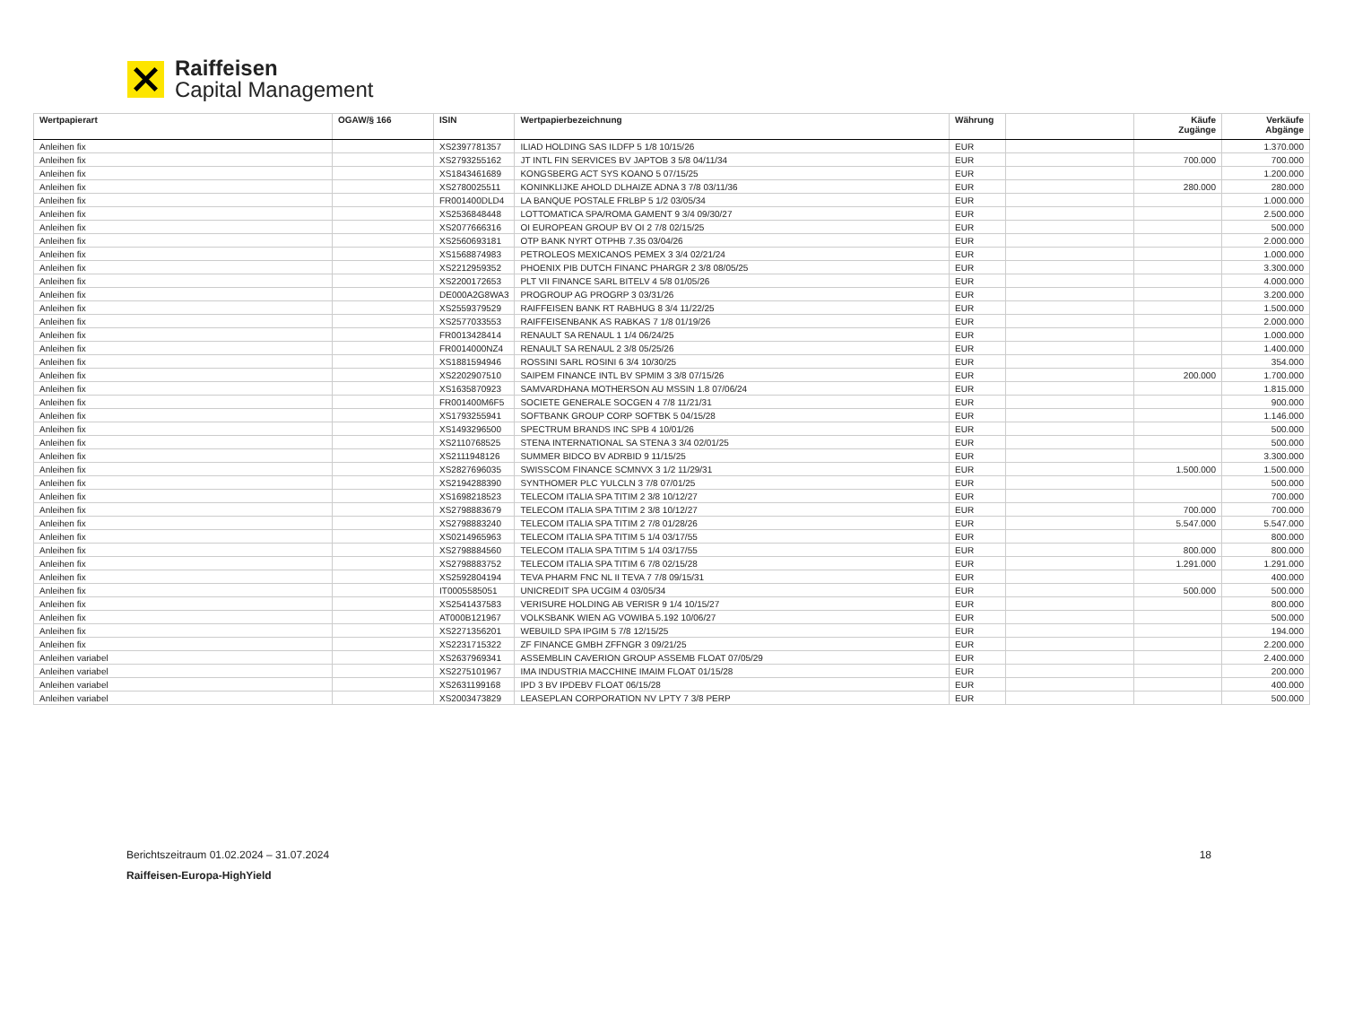Raiffeisen
Capital Management
| Wertpapierart | OGAW/§ 166 | ISIN | Wertpapierbezeichnung | Währung | | Käufe Zugänge | Verkäufe Abgänge |
| --- | --- | --- | --- | --- | --- | --- | --- |
| Anleihen fix | | XS2397781357 | ILIAD HOLDING SAS ILDFP 5 1/8 10/15/26 | EUR | | | 1.370.000 |
| Anleihen fix | | XS2793255162 | JT INTL FIN SERVICES BV JAPTOB 3 5/8 04/11/34 | EUR | | 700.000 | 700.000 |
| Anleihen fix | | XS1843461689 | KONGSBERG ACT SYS KOANO 5 07/15/25 | EUR | | | 1.200.000 |
| Anleihen fix | | XS2780025511 | KONINKLIJKE AHOLD DLHAIZE ADNA 3 7/8 03/11/36 | EUR | | 280.000 | 280.000 |
| Anleihen fix | | FR001400DLD4 | LA BANQUE POSTALE FRLBP 5 1/2 03/05/34 | EUR | | | 1.000.000 |
| Anleihen fix | | XS2536848448 | LOTTOMATICA SPA/ROMA GAMENT 9 3/4 09/30/27 | EUR | | | 2.500.000 |
| Anleihen fix | | XS2077666316 | OI EUROPEAN GROUP BV OI 2 7/8 02/15/25 | EUR | | | 500.000 |
| Anleihen fix | | XS2560693181 | OTP BANK NYRT OTPHB 7.35 03/04/26 | EUR | | | 2.000.000 |
| Anleihen fix | | XS1568874983 | PETROLEOS MEXICANOS PEMEX 3 3/4 02/21/24 | EUR | | | 1.000.000 |
| Anleihen fix | | XS2212959352 | PHOENIX PIB DUTCH FINANC PHARGR 2 3/8 08/05/25 | EUR | | | 3.300.000 |
| Anleihen fix | | XS2200172653 | PLT VII FINANCE SARL BITELV 4 5/8 01/05/26 | EUR | | | 4.000.000 |
| Anleihen fix | | DE000A2G8WA3 | PROGROUP AG PROGRP 3 03/31/26 | EUR | | | 3.200.000 |
| Anleihen fix | | XS2559379529 | RAIFFEISEN BANK RT RABHUG 8 3/4 11/22/25 | EUR | | | 1.500.000 |
| Anleihen fix | | XS2577033553 | RAIFFEISENBANK AS RABKAS 7 1/8 01/19/26 | EUR | | | 2.000.000 |
| Anleihen fix | | FR0013428414 | RENAULT SA RENAUL 1 1/4 06/24/25 | EUR | | | 1.000.000 |
| Anleihen fix | | FR0014000NZ4 | RENAULT SA RENAUL 2 3/8 05/25/26 | EUR | | | 1.400.000 |
| Anleihen fix | | XS1881594946 | ROSSINI SARL ROSINI 6 3/4 10/30/25 | EUR | | | 354.000 |
| Anleihen fix | | XS2202907510 | SAIPEM FINANCE INTL BV SPMIM 3 3/8 07/15/26 | EUR | | 200.000 | 1.700.000 |
| Anleihen fix | | XS1635870923 | SAMVARDHANA MOTHERSON AU MSSIN 1.8 07/06/24 | EUR | | | 1.815.000 |
| Anleihen fix | | FR001400M6F5 | SOCIETE GENERALE SOCGEN 4 7/8 11/21/31 | EUR | | | 900.000 |
| Anleihen fix | | XS1793255941 | SOFTBANK GROUP CORP SOFTBK 5 04/15/28 | EUR | | | 1.146.000 |
| Anleihen fix | | XS1493296500 | SPECTRUM BRANDS INC SPB 4 10/01/26 | EUR | | | 500.000 |
| Anleihen fix | | XS2110768525 | STENA INTERNATIONAL SA STENA 3 3/4 02/01/25 | EUR | | | 500.000 |
| Anleihen fix | | XS2111948126 | SUMMER BIDCO BV ADRBID 9 11/15/25 | EUR | | | 3.300.000 |
| Anleihen fix | | XS2827696035 | SWISSCOM FINANCE SCMNVX 3 1/2 11/29/31 | EUR | | 1.500.000 | 1.500.000 |
| Anleihen fix | | XS2194288390 | SYNTHOMER PLC YULCLN 3 7/8 07/01/25 | EUR | | | 500.000 |
| Anleihen fix | | XS1698218523 | TELECOM ITALIA SPA TITIM 2 3/8 10/12/27 | EUR | | | 700.000 |
| Anleihen fix | | XS2798883679 | TELECOM ITALIA SPA TITIM 2 3/8 10/12/27 | EUR | | 700.000 | 700.000 |
| Anleihen fix | | XS2798883240 | TELECOM ITALIA SPA TITIM 2 7/8 01/28/26 | EUR | | 5.547.000 | 5.547.000 |
| Anleihen fix | | XS0214965963 | TELECOM ITALIA SPA TITIM 5 1/4 03/17/55 | EUR | | | 800.000 |
| Anleihen fix | | XS2798884560 | TELECOM ITALIA SPA TITIM 5 1/4 03/17/55 | EUR | | 800.000 | 800.000 |
| Anleihen fix | | XS2798883752 | TELECOM ITALIA SPA TITIM 6 7/8 02/15/28 | EUR | | 1.291.000 | 1.291.000 |
| Anleihen fix | | XS2592804194 | TEVA PHARM FNC NL II TEVA 7 7/8 09/15/31 | EUR | | | 400.000 |
| Anleihen fix | | IT0005585051 | UNICREDIT SPA UCGIM 4 03/05/34 | EUR | | 500.000 | 500.000 |
| Anleihen fix | | XS2541437583 | VERISURE HOLDING AB VERISR 9 1/4 10/15/27 | EUR | | | 800.000 |
| Anleihen fix | | AT000B121967 | VOLKSBANK WIEN AG VOWIBA 5.192 10/06/27 | EUR | | | 500.000 |
| Anleihen fix | | XS2271356201 | WEBUILD SPA IPGIM 5 7/8 12/15/25 | EUR | | | 194.000 |
| Anleihen fix | | XS2231715322 | ZF FINANCE GMBH ZFFNGR 3 09/21/25 | EUR | | | 2.200.000 |
| Anleihen variabel | | XS2637969341 | ASSEMBLIN CAVERION GROUP ASSEMB FLOAT 07/05/29 | EUR | | | 2.400.000 |
| Anleihen variabel | | XS2275101967 | IMA INDUSTRIA MACCHINE IMAIM FLOAT 01/15/28 | EUR | | | 200.000 |
| Anleihen variabel | | XS2631199168 | IPD 3 BV IPDEBV FLOAT 06/15/28 | EUR | | | 400.000 |
| Anleihen variabel | | XS2003473829 | LEASEPLAN CORPORATION NV LPTY 7 3/8 PERP | EUR | | | 500.000 |
Berichtszeitraum 01.02.2024 – 31.07.2024 18
Raiffeisen-Europa-HighYield